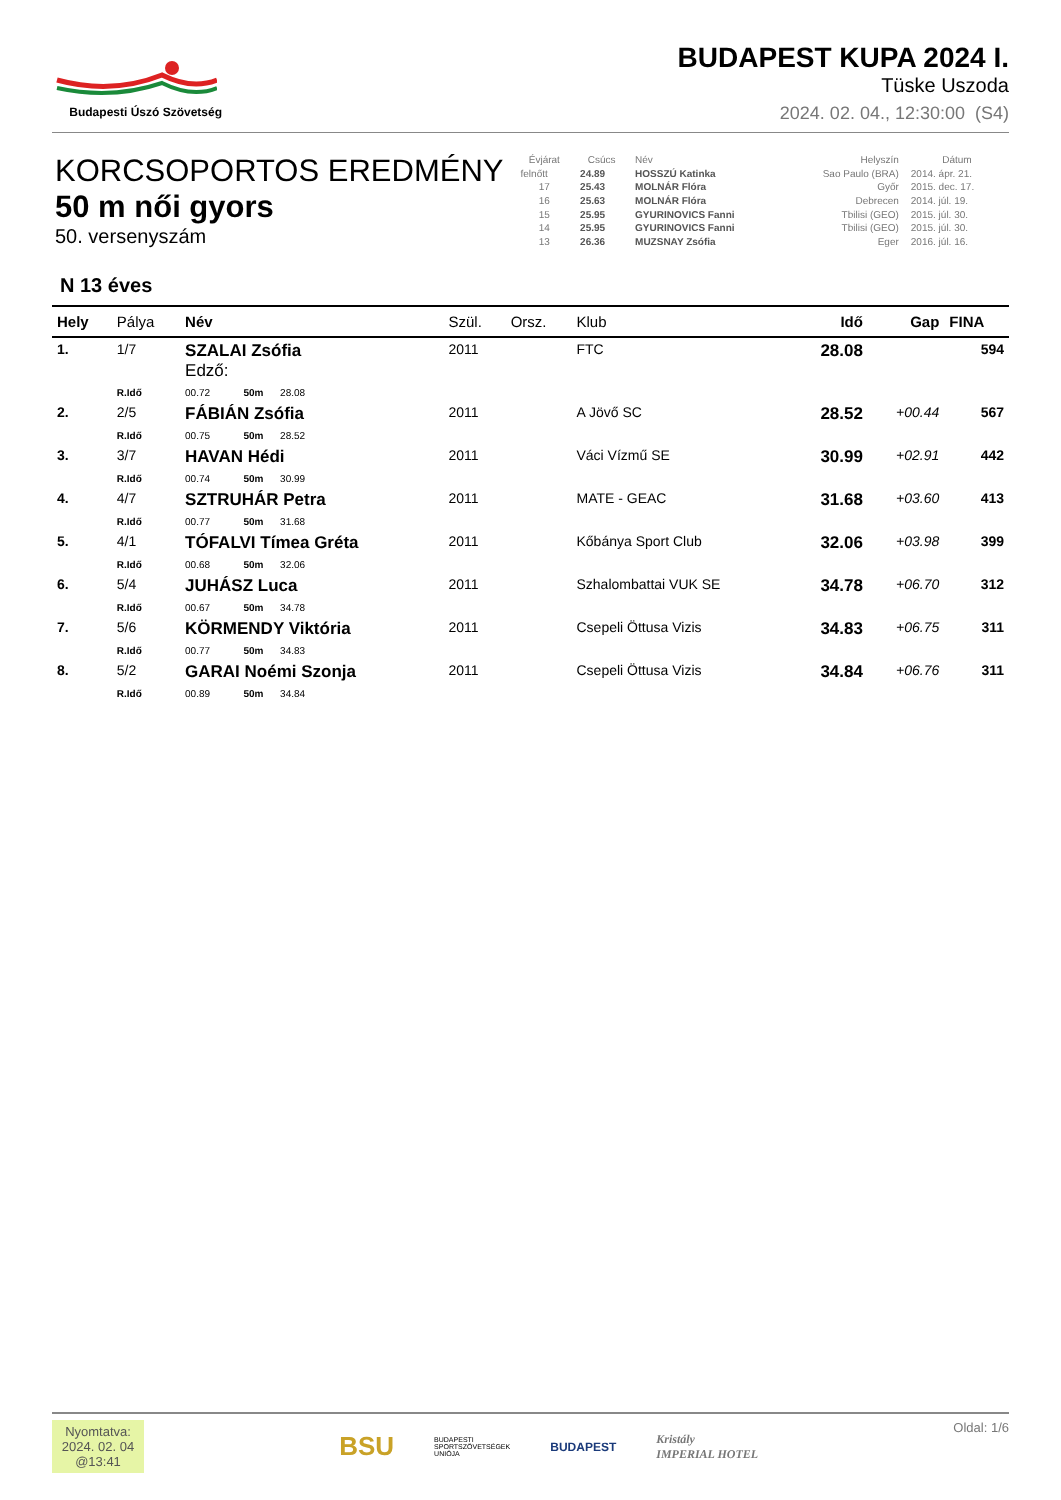Budapesti Úszó Szövetség
BUDAPEST KUPA 2024 I.
Tüske Uszoda
2024. 02. 04., 12:30:00 (S4)
KORCSOPORTOS EREDMÉNY
50 m női gyors
50. versenyszám
| Évjárat | Csúcs | Név | Helyszín | Dátum |
| --- | --- | --- | --- | --- |
| felnőtt | 24.89 | HOSSZÚ Katinka | Sao Paulo (BRA) | 2014. ápr. 21. |
| 17 | 25.43 | MOLNÁR Flóra | Győr | 2015. dec. 17. |
| 16 | 25.63 | MOLNÁR Flóra | Debrecen | 2014. júl. 19. |
| 15 | 25.95 | GYURINOVICS Fanni | Tbilisi (GEO) | 2015. júl. 30. |
| 14 | 25.95 | GYURINOVICS Fanni | Tbilisi (GEO) | 2015. júl. 30. |
| 13 | 26.36 | MUZSNAY Zsófia | Eger | 2016. júl. 16. |
N 13 éves
| Hely | Pálya | Név | Szül. | Orsz. | Klub | Idő | Gap | FINA |
| --- | --- | --- | --- | --- | --- | --- | --- | --- |
| 1. | 1/7 | SZALAI Zsófia Edző: | 2011 | | FTC | 28.08 | | 594 |
| | R.Idő | 00.72 50m 28.08 | | | | | | |
| 2. | 2/5 | FÁBIÁN Zsófia | 2011 | | A Jövő SC | 28.52 | +00.44 | 567 |
| | R.Idő | 00.75 50m 28.52 | | | | | | |
| 3. | 3/7 | HAVAN Hédi | 2011 | | Váci Vízmű SE | 30.99 | +02.91 | 442 |
| | R.Idő | 00.74 50m 30.99 | | | | | | |
| 4. | 4/7 | SZTRUHÁR Petra | 2011 | | MATE - GEAC | 31.68 | +03.60 | 413 |
| | R.Idő | 00.77 50m 31.68 | | | | | | |
| 5. | 4/1 | TÓFALVI Tímea Gréta | 2011 | | Kőbánya Sport Club | 32.06 | +03.98 | 399 |
| | R.Idő | 00.68 50m 32.06 | | | | | | |
| 6. | 5/4 | JUHÁSZ Luca | 2011 | | Szhalombattai VUK SE | 34.78 | +06.70 | 312 |
| | R.Idő | 00.67 50m 34.78 | | | | | | |
| 7. | 5/6 | KÖRMENDY Viktória | 2011 | | Csepeli Öttusa Vizis | 34.83 | +06.75 | 311 |
| | R.Idő | 00.77 50m 34.83 | | | | | | |
| 8. | 5/2 | GARAI Noémi Szonja | 2011 | | Csepeli Öttusa Vizis | 34.84 | +06.76 | 311 |
| | R.Idő | 00.89 50m 34.84 | | | | | | |
Nyomtatva:
2024. 02. 04
@13:41
BSU BUDAPESTI
SPORTSZÖVETSÉGEK
UNIÓJA BUDAPEST Kristály
IMPERIAL HOTEL
Oldal: 1/6